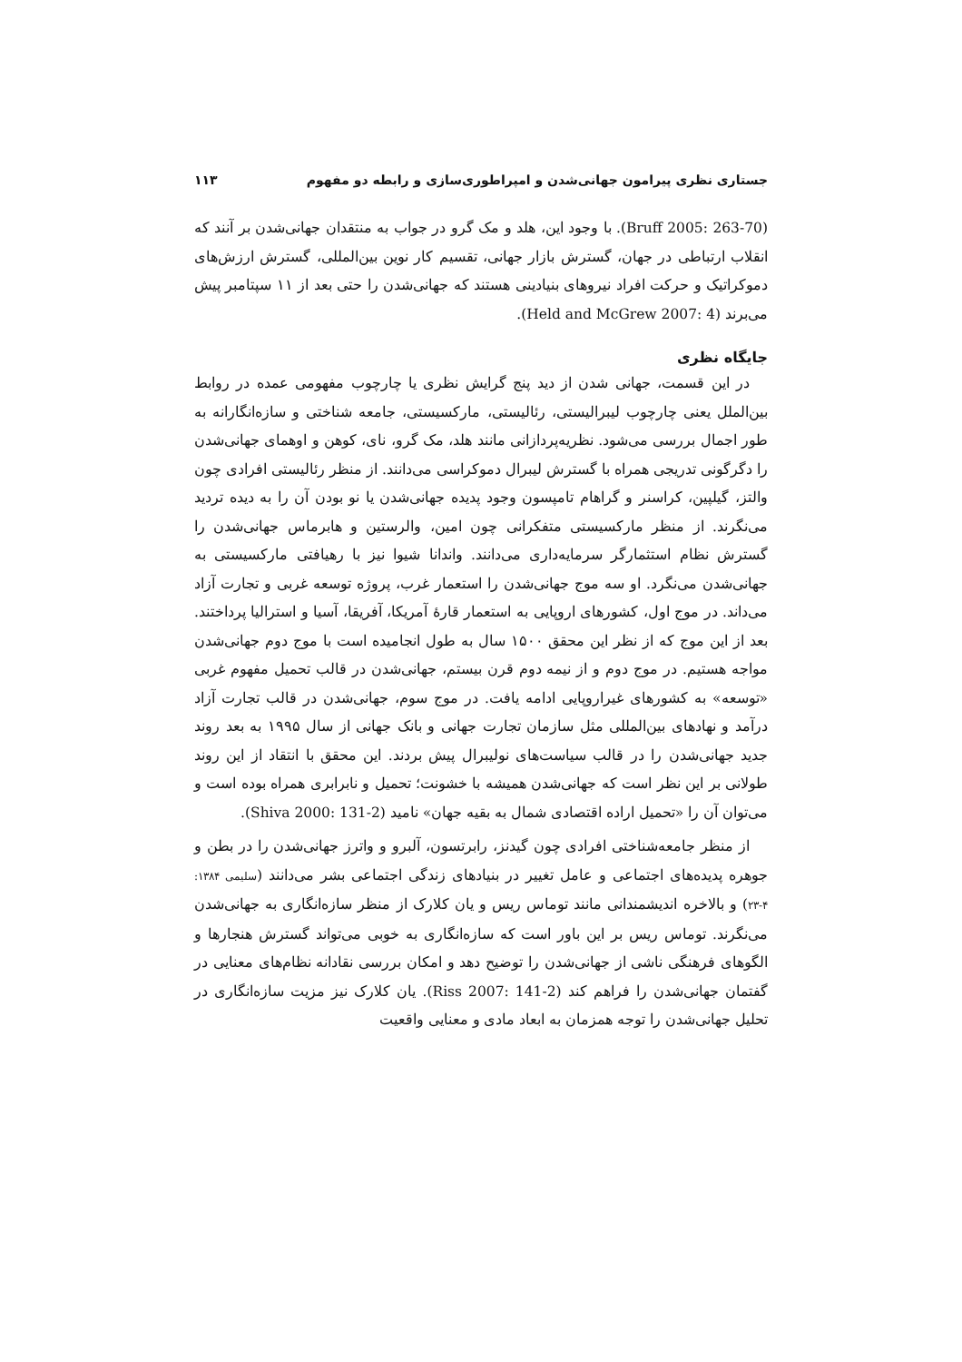جستاری نظری پیرامون جهانی‌شدن و امپراطوری‌سازی و رابطه دو مفهوم ۱۱۳
(Bruff 2005: 263-70). با وجود این، هلد و مک گرو در جواب به منتقدان جهانی‌شدن بر آنند که انقلاب ارتباطی در جهان، گسترش بازار جهانی، تقسیم کار نوین بین‌المللی، گسترش ارزش‌های دموکراتیک و حرکت افراد نیروهای بنیادینی هستند که جهانی‌شدن را حتی بعد از ۱۱ سپتامبر پیش می‌برند (Held and McGrew 2007: 4).
جایگاه نظری
در این قسمت، جهانی شدن از دید پنج گرایش نظری یا چارچوب مفهومی عمده در روابط بین‌الملل یعنی چارچوب لیبرالیستی، رئالیستی، مارکسیستی، جامعه شناختی و سازه‌انگارانه به طور اجمال بررسی می‌شود. نظریه‌پردازانی مانند هلد، مک گرو، نای، کوهن و اوهمای جهانی‌شدن را دگرگونی تدریجی همراه با گسترش لیبرال دموکراسی می‌دانند. از منظر رئالیستی افرادی چون والتز، گیلپین، کراسنر و گراهام تامپسون وجود پدیده جهانی‌شدن یا نو بودن آن را به دیده تردید می‌نگرند. از منظر مارکسیستی متفکرانی چون امین، والرستین و هابرماس جهانی‌شدن را گسترش نظام استثمارگر سرمایه‌داری می‌دانند. واندانا شیوا نیز با رهیافتی مارکسیستی به جهانی‌شدن می‌نگرد. او سه موج جهانی‌شدن را استعمار غرب، پروژه توسعه غربی و تجارت آزاد می‌داند. در موج اول، کشورهای اروپایی به استعمار قارهٔ آمریکا، آفریقا، آسیا و استرالیا پرداختند. بعد از این موج که از نظر این محقق ۱۵۰۰ سال به طول انجامیده است با موج دوم جهانی‌شدن مواجه هستیم. در موج دوم و از نیمه دوم قرن بیستم، جهانی‌شدن در قالب تحمیل مفهوم غربی «توسعه» به کشورهای غیراروپایی ادامه یافت. در موج سوم، جهانی‌شدن در قالب تجارت آزاد درآمد و نهادهای بین‌المللی مثل سازمان تجارت جهانی و بانک جهانی از سال ۱۹۹۵ به بعد روند جدید جهانی‌شدن را در قالب سیاست‌های نولیبرال پیش بردند. این محقق با انتقاد از این روند طولانی بر این نظر است که جهانی‌شدن همیشه با خشونت؛ تحمیل و نابرابری همراه بوده است و می‌توان آن را «تحمیل اراده اقتصادی شمال به بقیه جهان» نامید (Shiva 2000: 131-2).
از منظر جامعه‌شناختی افرادی چون گیدنز، رابرتسون، آلبرو و واترز جهانی‌شدن را در بطن و جوهره پدیده‌های اجتماعی و عامل تغییر در بنیادهای زندگی اجتماعی بشر می‌دانند (سلیمی ۱۳۸۴: ۴-۲۳) و بالاخره اندیشمندانی مانند توماس ریس و یان کلارک از منظر سازه‌انگاری به جهانی‌شدن می‌نگرند. توماس ریس بر این باور است که سازه‌انگاری به خوبی می‌تواند گسترش هنجارها و الگوهای فرهنگی ناشی از جهانی‌شدن را توضیح دهد و امکان بررسی نقادانه نظام‌های معنایی در گفتمان جهانی‌شدن را فراهم کند (Riss 2007: 141-2). یان کلارک نیز مزیت سازه‌انگاری در تحلیل جهانی‌شدن را توجه همزمان به ابعاد مادی و معنایی واقعیت